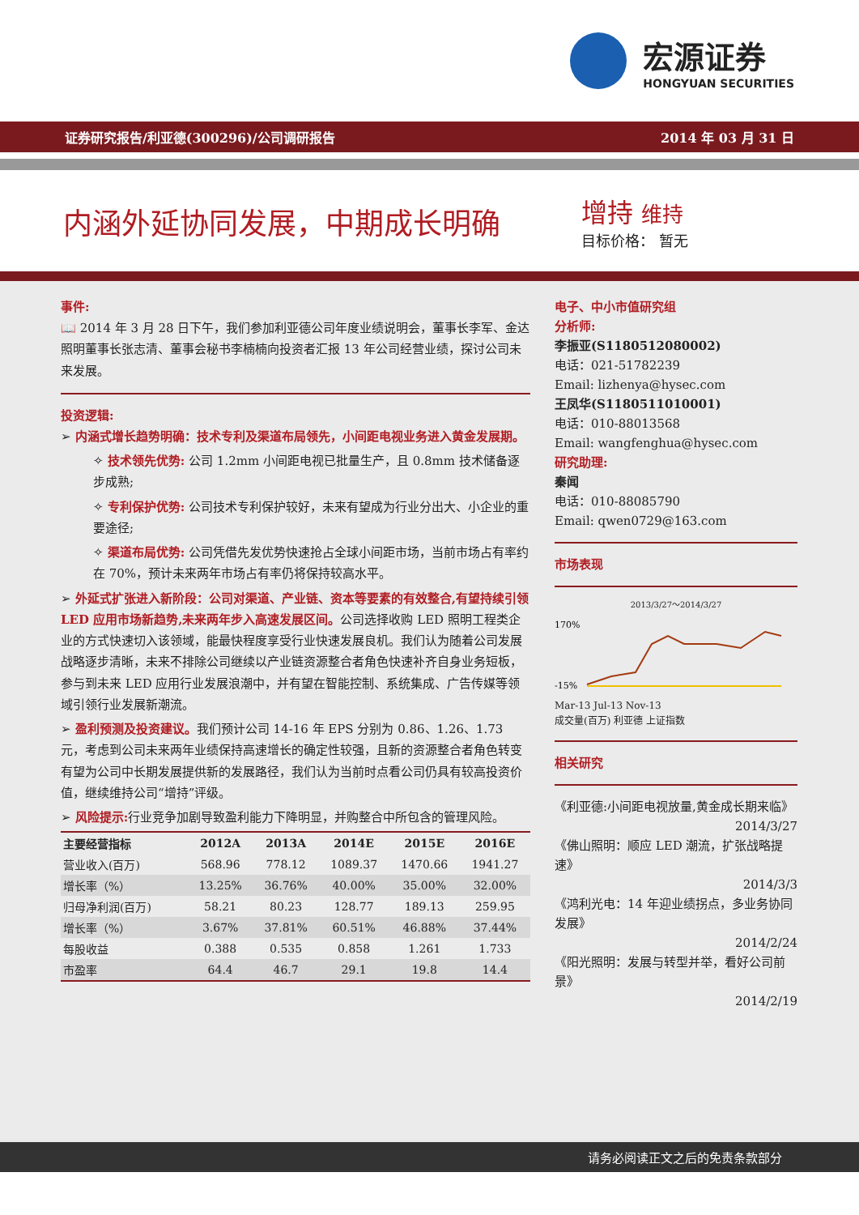宏源证券
HONGYUAN SECURITIES
证券研究报告/利亚德(300296)/公司调研报告 2014 年 03 月 31 日
内涵外延协同发展，中期成长明确
增持 维持
目标价格： 暂无
事件:
📖 2014 年 3 月 28 日下午，我们参加利亚德公司年度业绩说明会，董事长李军、金达照明董事长张志清、董事会秘书李楠楠向投资者汇报 13 年公司经营业绩，探讨公司未来发展。
投资逻辑:
➢ 内涵式增长趋势明确：技术专利及渠道布局领先，小间距电视业务进入黄金发展期。
✧ 技术领先优势: 公司 1.2mm 小间距电视已批量生产，且 0.8mm 技术储备逐步成熟;
✧ 专利保护优势: 公司技术专利保护较好，未来有望成为行业分出大、小企业的重要途径;
✧ 渠道布局优势: 公司凭借先发优势快速抢占全球小间距市场，当前市场占有率约在 70%，预计未来两年市场占有率仍将保持较高水平。
➢ 外延式扩张进入新阶段：公司对渠道、产业链、资本等要素的有效整合,有望持续引领 LED 应用市场新趋势,未来两年步入高速发展区间。公司选择收购 LED 照明工程类企业的方式快速切入该领域，能最快程度享受行业快速发展良机。我们认为随着公司发展战略逐步清晰，未来不排除公司继续以产业链资源整合者角色快速补齐自身业务短板，参与到未来 LED 应用行业发展浪潮中，并有望在智能控制、系统集成、广告传媒等领域引领行业发展新潮流。
➢ 盈利预测及投资建议。我们预计公司 14-16 年 EPS 分别为 0.86、1.26、1.73 元，考虑到公司未来两年业绩保持高速增长的确定性较强，且新的资源整合者角色转变有望为公司中长期发展提供新的发展路径，我们认为当前时点看公司仍具有较高投资价值，继续维持公司“增持”评级。
➢ 风险提示: 行业竞争加剧导致盈利能力下降明显，并购整合中所包含的管理风险。
| 主要经营指标 | 2012A | 2013A | 2014E | 2015E | 2016E |
| --- | --- | --- | --- | --- | --- |
| 营业收入(百万) | 568.96 | 778.12 | 1089.37 | 1470.66 | 1941.27 |
| 增长率（%） | 13.25% | 36.76% | 40.00% | 35.00% | 32.00% |
| 归母净利润(百万) | 58.21 | 80.23 | 128.77 | 189.13 | 259.95 |
| 增长率（%） | 3.67% | 37.81% | 60.51% | 46.88% | 37.44% |
| 每股收益 | 0.388 | 0.535 | 0.858 | 1.261 | 1.733 |
| 市盈率 | 64.4 | 46.7 | 29.1 | 19.8 | 14.4 |
电子、中小市值研究组
分析师:
李振亚(S1180512080002)
电话：021-51782239
Email: lizhenya@hysec.com
王凤华(S1180511010001)
电话：010-88013568
Email: wangfenghua@hysec.com
研究助理:
秦闻
电话：010-88085790
Email: qwen0729@163.com
市场表现
2013/3/27～2014/3/27
170%
-15%
Mar-13 Jul-13 Nov-13
成交量(百万) 利亚德 上证指数
相关研究
《利亚德:小间距电视放量,黄金成长期来临》
2014/3/27
《佛山照明：顺应 LED 潮流，扩张战略提速》
2014/3/3
《鸿利光电：14 年迎业绩拐点，多业务协同发展》
2014/2/24
《阳光照明：发展与转型并举，看好公司前景》
2014/2/19
请务必阅读正文之后的免责条款部分